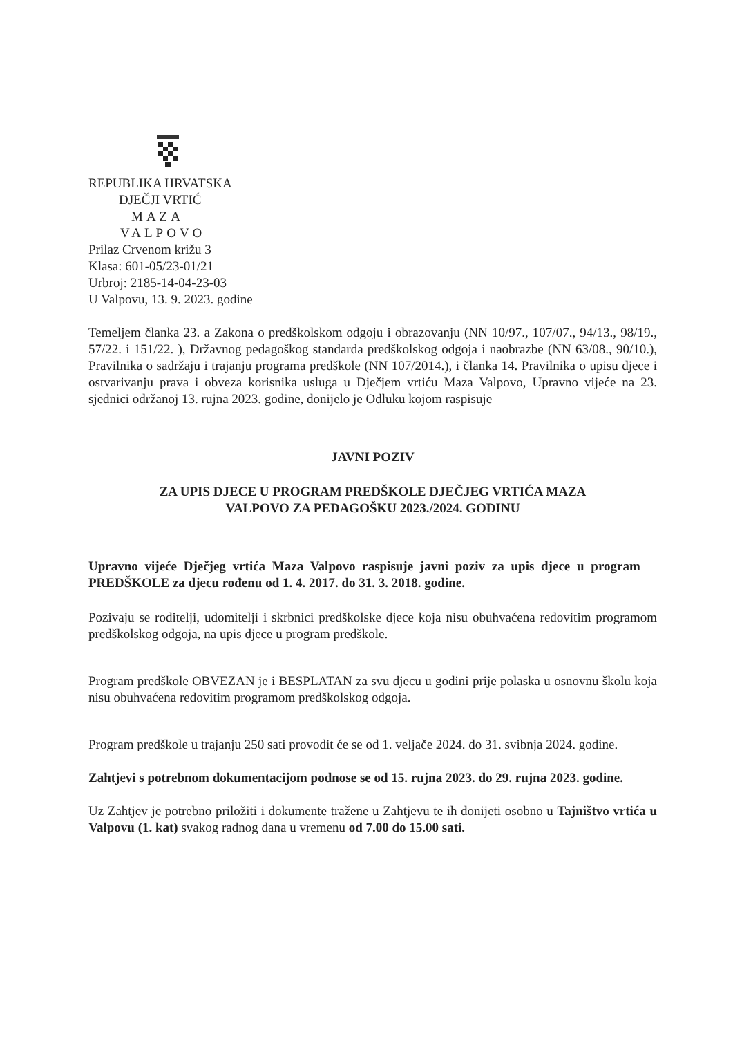REPUBLIKA HRVATSKA
DJEČJI VRTIĆ
MAZA
VALPOVO
Prilaz Crvenom križu 3
Klasa: 601-05/23-01/21
Urbroj: 2185-14-04-23-03
U Valpovu, 13. 9. 2023. godine
Temeljem članka 23. a Zakona o predškolskom odgoju i obrazovanju (NN 10/97., 107/07., 94/13., 98/19., 57/22. i 151/22. ), Državnog pedagoškog standarda predškolskog odgoja i naobrazbe (NN 63/08., 90/10.), Pravilnika o sadržaju i trajanju programa predškole (NN 107/2014.), i članka 14. Pravilnika o upisu djece i ostvarivanju prava i obveza korisnika usluga u Dječjem vrtiću Maza Valpovo, Upravno vijeće na 23. sjednici održanoj 13. rujna 2023. godine, donijelo je Odluku kojom raspisuje
JAVNI POZIV
ZA UPIS DJECE U PROGRAM PREDŠKOLE DJEČJEG VRTIĆA MAZA
VALPOVO ZA PEDAGOŠKU 2023./2024. GODINU
Upravno vijeće Dječjeg vrtića Maza Valpovo raspisuje javni poziv za upis djece u program PREDŠKOLE za djecu rođenu od 1. 4. 2017. do 31. 3. 2018. godine.
Pozivaju se roditelji, udomitelji i skrbnici predškolske djece koja nisu obuhvaćena redovitim programom predškolskog odgoja, na upis djece u program predškole.
Program predškole OBVEZAN je i BESPLATAN za svu djecu u godini prije polaska u osnovnu školu koja nisu obuhvaćena redovitim programom predškolskog odgoja.
Program predškole u trajanju 250 sati provodit će se od 1. veljače 2024. do 31. svibnja 2024. godine.
Zahtjevi s potrebnom dokumentacijom podnose se od 15. rujna 2023. do 29. rujna 2023. godine.
Uz Zahtjev je potrebno priložiti i dokumente tražene u Zahtjevu te ih donijeti osobno u Tajništvo vrtića u Valpovu (1. kat) svakog radnog dana u vremenu od 7.00 do 15.00 sati.